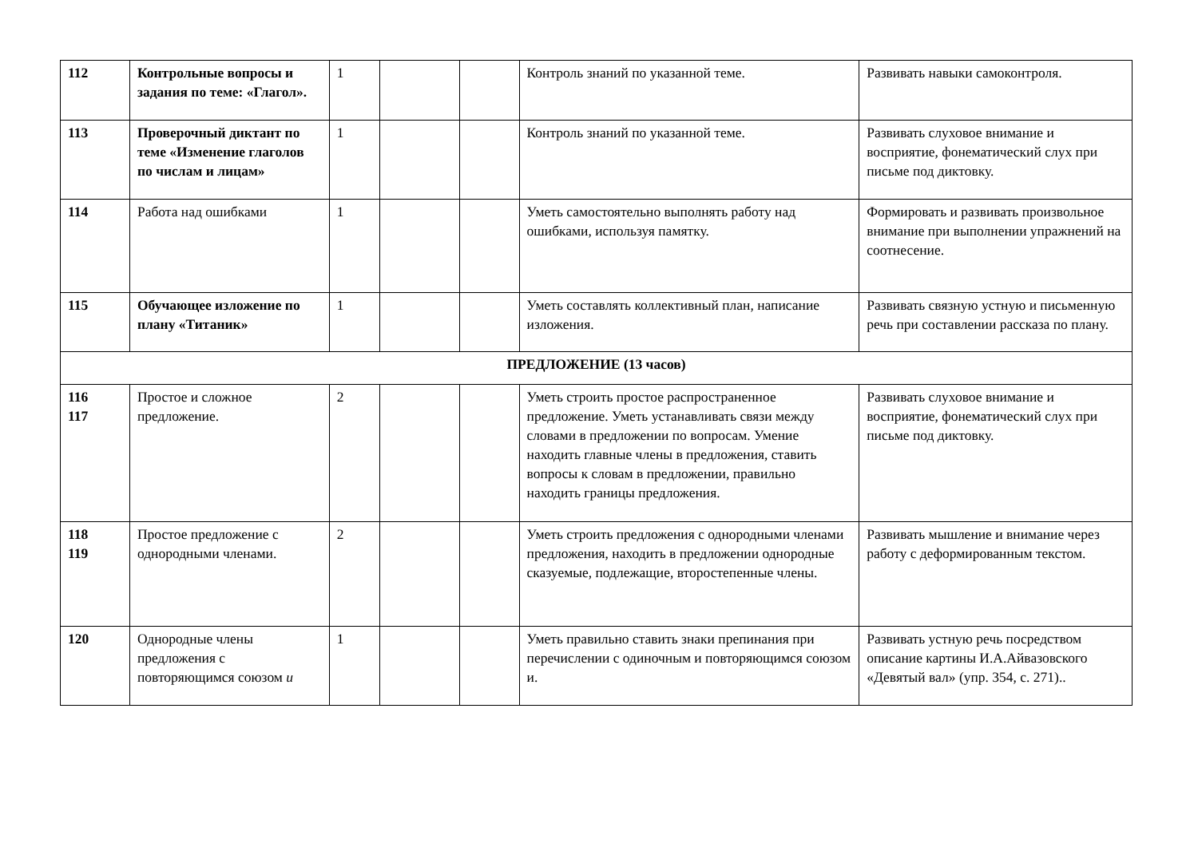| 112 | Контрольные вопросы и задания по теме: «Глагол». | 1 | | | Контроль знаний по указанной теме. | Развивать навыки самоконтроля. |
| 113 | Проверочный диктант по теме «Изменение глаголов по числам и лицам» | 1 | | | Контроль знаний по указанной теме. | Развивать слуховое внимание и восприятие, фонематический слух при письме под диктовку. |
| 114 | Работа над ошибками | 1 | | | Уметь самостоятельно выполнять работу над ошибками, используя памятку. | Формировать и развивать произвольное внимание при выполнении упражнений на соотнесение. |
| 115 | Обучающее изложение по плану «Титаник» | 1 | | | Уметь составлять коллективный план, написание изложения. | Развивать связную устную и письменную речь при составлении рассказа по плану. |
| ПРЕДЛОЖЕНИЕ (13 часов) | | | | | | |
| 116 117 | Простое и сложное предложение. | 2 | | | Уметь строить простое распространенное предложение. Уметь устанавливать связи между словами в предложении по вопросам. Умение находить главные члены в предложения, ставить вопросы к словам в предложении, правильно находить границы предложения. | Развивать слуховое внимание и восприятие, фонематический слух при письме под диктовку. |
| 118 119 | Простое предложение с однородными членами. | 2 | | | Уметь строить предложения с однородными членами предложения, находить в предложении однородные сказуемые, подлежащие, второстепенные члены. | Развивать мышление и внимание через работу с деформированным текстом. |
| 120 | Однородные члены предложения с повторяющимся союзом и | 1 | | | Уметь правильно ставить знаки препинания при перечислении с одиночным и повторяющимся союзом и. | Развивать устную речь посредством описание картины И.А.Айвазовского «Девятый вал» (упр. 354, с. 271).. |